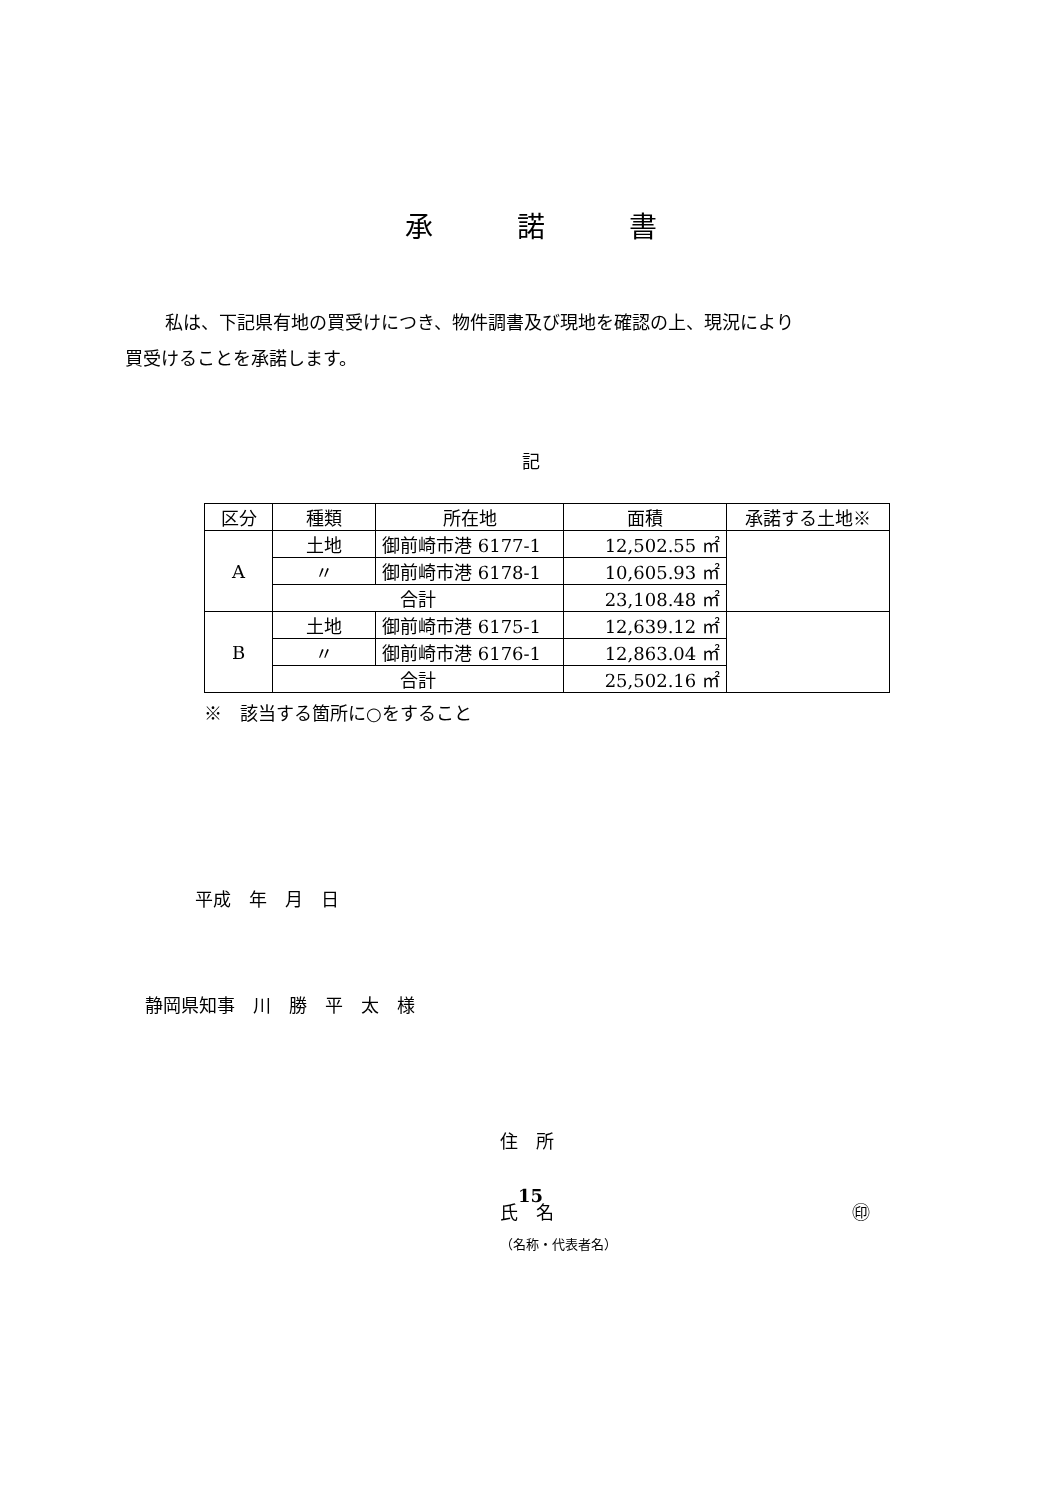承　　　諾　　　書
私は、下記県有地の買受けにつき、物件調書及び現地を確認の上、現況により
買受けることを承諾します。
記
| 区分 | 種類 | 所在地 | 面積 | 承諾する土地※ |
| --- | --- | --- | --- | --- |
| A | 土地 | 御前崎市港 6177-1 | 12,502.55 ㎡ | |
| | 〃 | 御前崎市港 6178-1 | 10,605.93 ㎡ | |
| | 合計 | | 23,108.48 ㎡ | |
| B | 土地 | 御前崎市港 6175-1 | 12,639.12 ㎡ | |
| | 〃 | 御前崎市港 6176-1 | 12,863.04 ㎡ | |
| | 合計 | | 25,502.16 ㎡ | |
※　該当する箇所に○をすること
平成　年　月　日
静岡県知事　川　勝　平　太　様
住　所
氏　名 ㊞
（名称・代表者名）
15